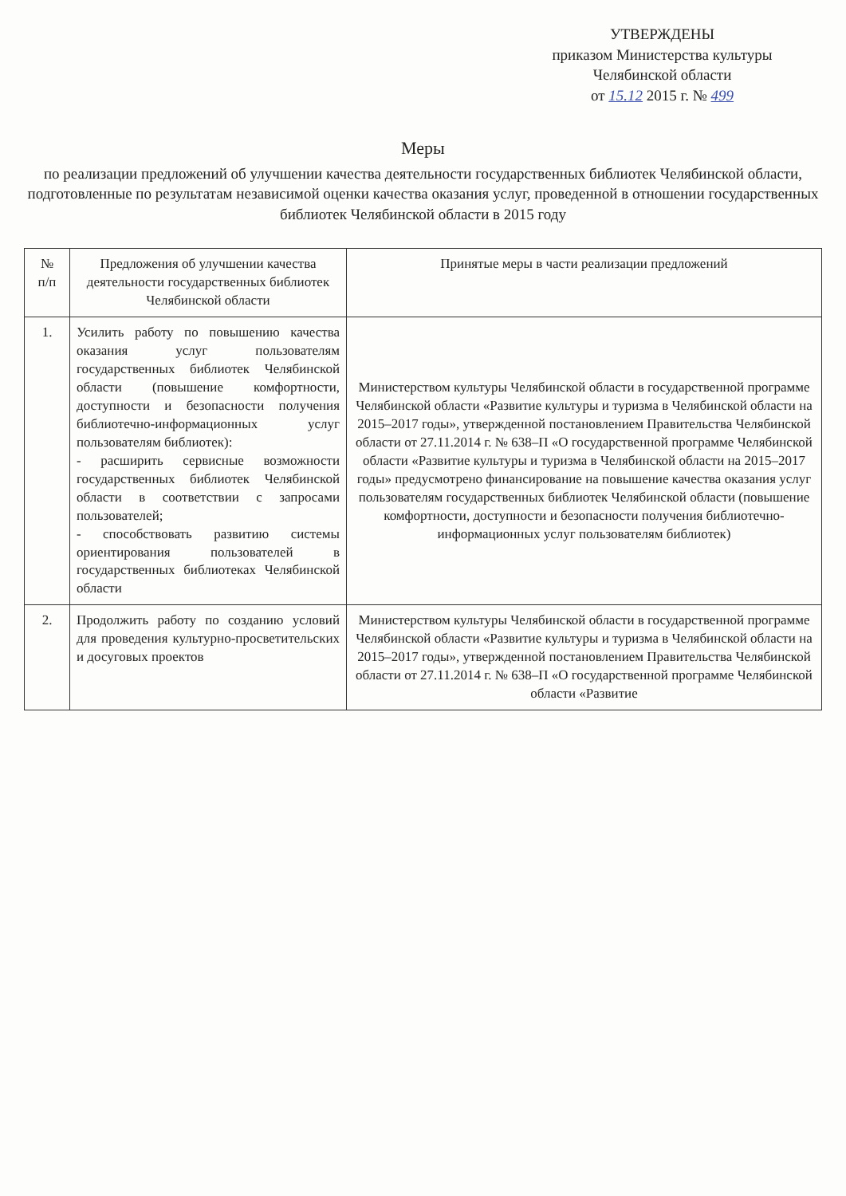УТВЕРЖДЕНЫ
приказом Министерства культуры
Челябинской области
от 15.12 2015 г. № 499
Меры
по реализации предложений об улучшении качества деятельности государственных библиотек Челябинской области, подготовленные по результатам независимой оценки качества оказания услуг, проведенной в отношении государственных библиотек Челябинской области в 2015 году
| № п/п | Предложения об улучшении качества деятельности государственных библиотек Челябинской области | Принятые меры в части реализации предложений |
| --- | --- | --- |
| 1. | Усилить работу по повышению качества оказания услуг пользователям государственных библиотек Челябинской области (повышение комфортности, доступности и безопасности получения библиотечно-информационных услуг пользователям библиотек): - расширить сервисные возможности государственных библиотек Челябинской области в соответствии с запросами пользователей; - способствовать развитию системы ориентирования пользователей в государственных библиотеках Челябинской области | Министерством культуры Челябинской области в государственной программе Челябинской области «Развитие культуры и туризма в Челябинской области на 2015–2017 годы», утвержденной постановлением Правительства Челябинской области от 27.11.2014 г. № 638–П «О государственной программе Челябинской области «Развитие культуры и туризма в Челябинской области на 2015–2017 годы» предусмотрено финансирование на повышение качества оказания услуг пользователям государственных библиотек Челябинской области (повышение комфортности, доступности и безопасности получения библиотечно-информационных услуг пользователям библиотек) |
| 2. | Продолжить работу по созданию условий для проведения культурно-просветительских и досуговых проектов | Министерством культуры Челябинской области в государственной программе Челябинской области «Развитие культуры и туризма в Челябинской области на 2015–2017 годы», утвержденной постановлением Правительства Челябинской области от 27.11.2014 г. № 638–П «О государственной программе Челябинской области «Развитие |